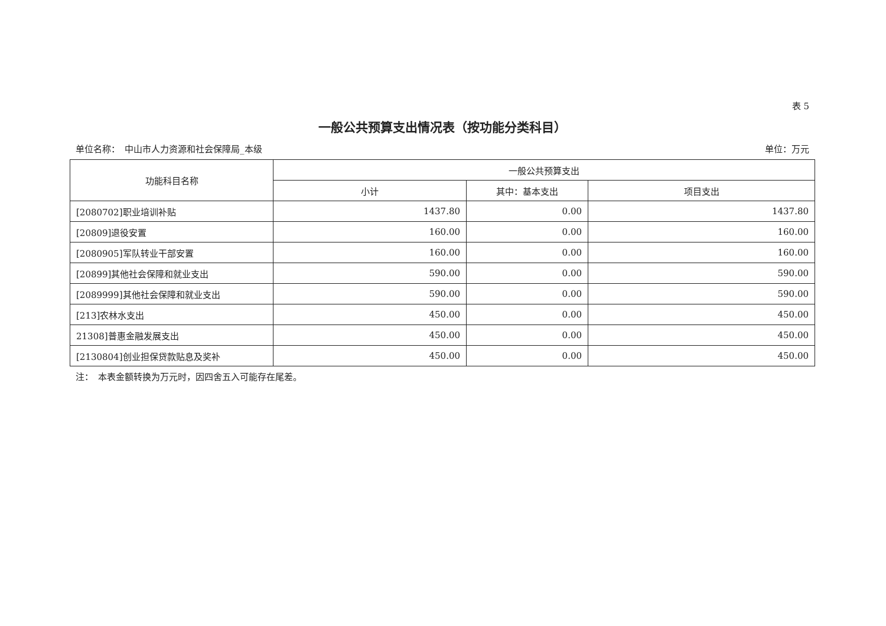表 5
一般公共预算支出情况表（按功能分类科目）
单位名称：　中山市人力资源和社会保障局_本级 单位：万元
| 功能科目名称 | 一般公共预算支出 | | |
| --- | --- | --- | --- |
| | 小计 | 其中：基本支出 | 项目支出 |
| [2080702]职业培训补贴 | 1437.80 | 0.00 | 1437.80 |
| [20809]退役安置 | 160.00 | 0.00 | 160.00 |
| [2080905]军队转业干部安置 | 160.00 | 0.00 | 160.00 |
| [20899]其他社会保障和就业支出 | 590.00 | 0.00 | 590.00 |
| [2089999]其他社会保障和就业支出 | 590.00 | 0.00 | 590.00 |
| [213]农林水支出 | 450.00 | 0.00 | 450.00 |
| 21308]普惠金融发展支出 | 450.00 | 0.00 | 450.00 |
| [2130804]创业担保贷款贴息及奖补 | 450.00 | 0.00 | 450.00 |
注：　本表金额转换为万元时，因四舍五入可能存在尾差。